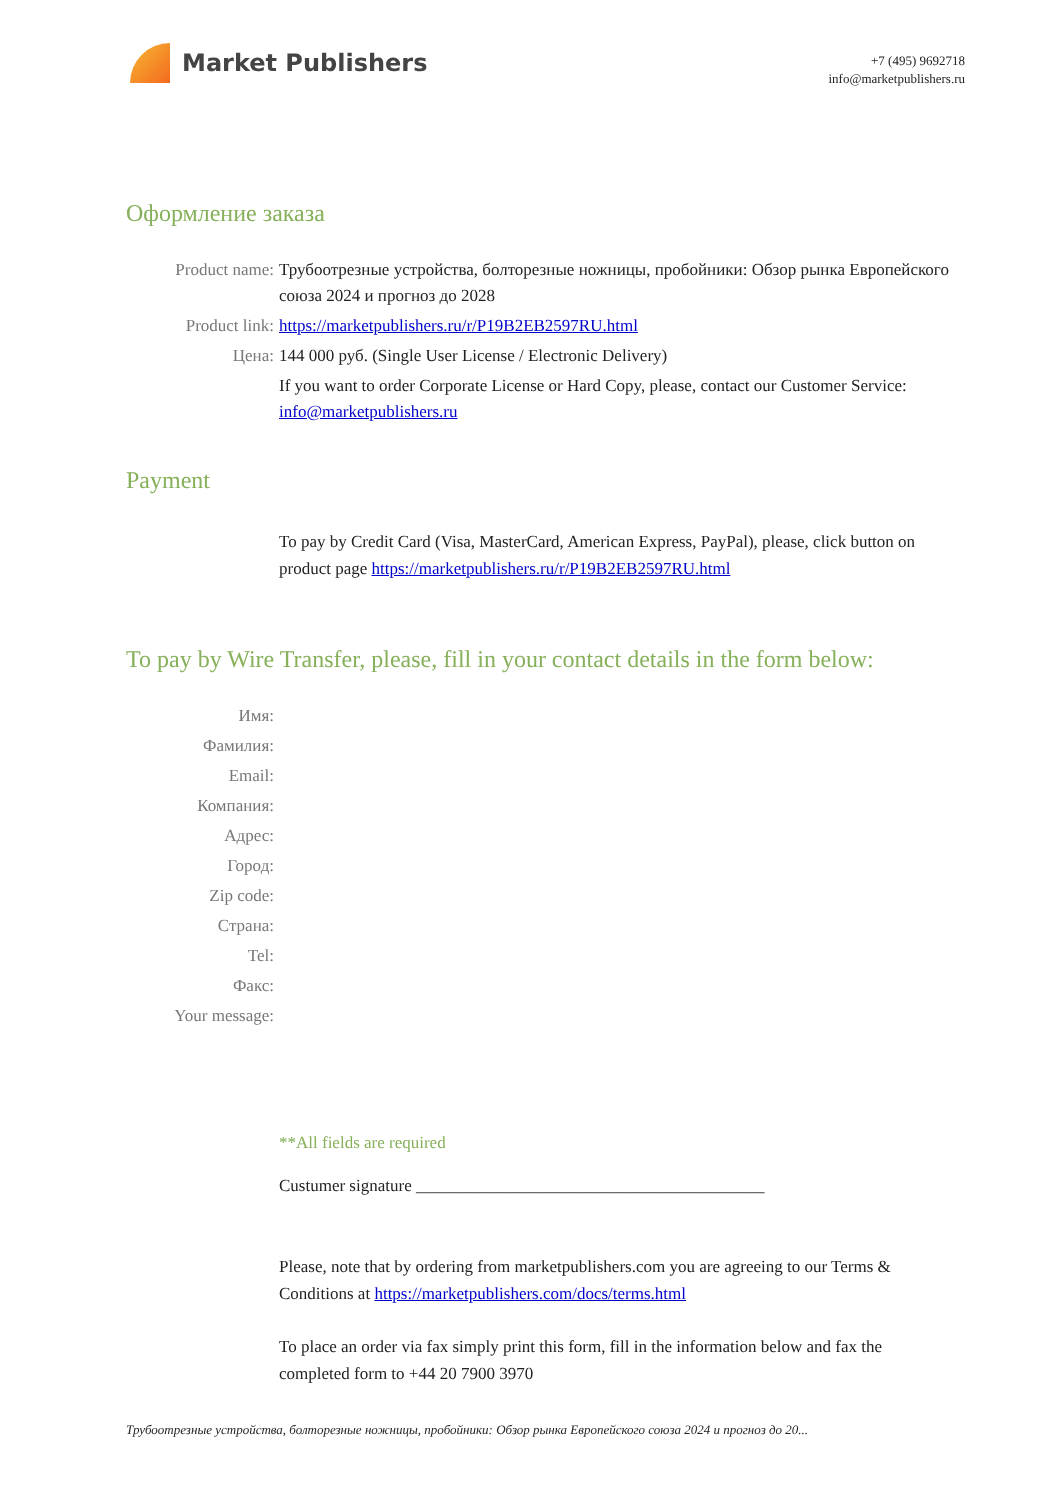Market Publishers
+7 (495) 9692718
info@marketpublishers.ru
Оформление заказа
Product name: Трубоотрезные устройства, болторезные ножницы, пробойники: Обзор рынка Европейского союза 2024 и прогноз до 2028
Product link: https://marketpublishers.ru/r/P19B2EB2597RU.html
Цена: 144 000 руб. (Single User License / Electronic Delivery)
If you want to order Corporate License or Hard Copy, please, contact our Customer Service:
info@marketpublishers.ru
Payment
To pay by Credit Card (Visa, MasterCard, American Express, PayPal), please, click button on product page https://marketpublishers.ru/r/P19B2EB2597RU.html
To pay by Wire Transfer, please, fill in your contact details in the form below:
Имя:
Фамилия:
Email:
Компания:
Адрес:
Город:
Zip code:
Страна:
Tel:
Факс:
Your message:
**All fields are required
Custumer signature _________________________________________
Please, note that by ordering from marketpublishers.com you are agreeing to our Terms & Conditions at https://marketpublishers.com/docs/terms.html
To place an order via fax simply print this form, fill in the information below and fax the completed form to +44 20 7900 3970
Трубоотрезные устройства, болторезные ножницы, пробойники: Обзор рынка Европейского союза 2024 и прогноз до 20...